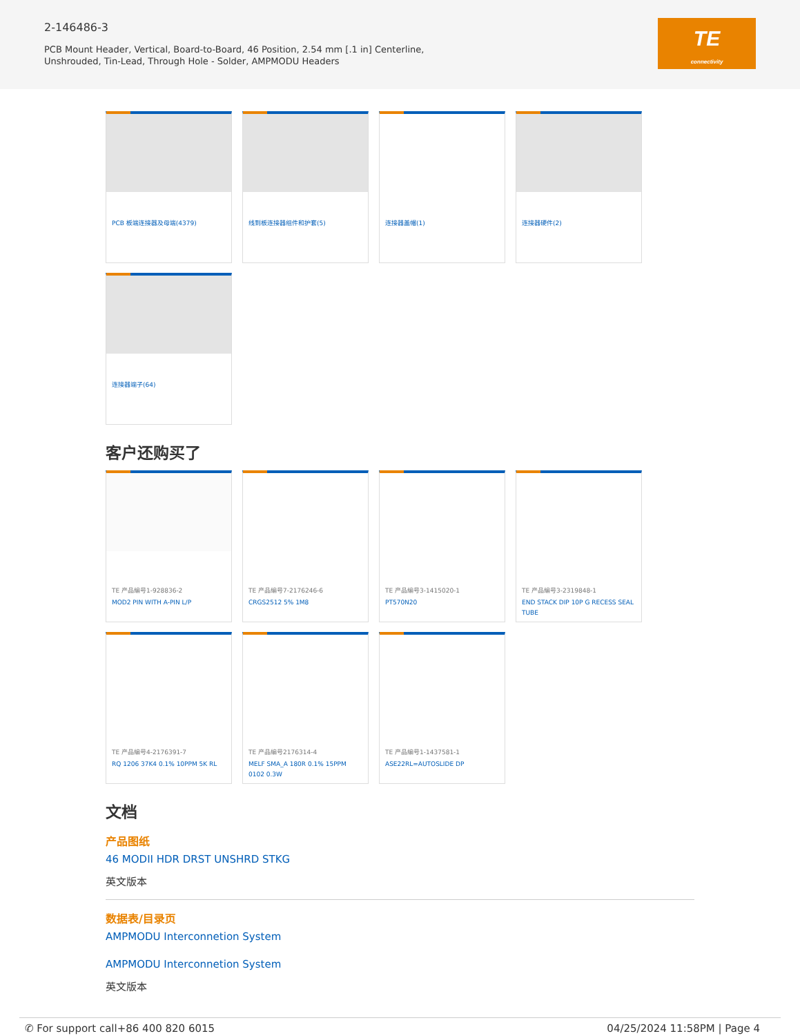2-146486-3
PCB Mount Header, Vertical, Board-to-Board, 46 Position, 2.54 mm [.1 in] Centerline, Unshrouded, Tin-Lead, Through Hole - Solder, AMPMODU Headers
TE
connectivity
PCB 板端连接器及母端(4379)
线到板连接器组件和护套(5)
连接器盖帽(1)
连接器硬件(2)
连接器端子(64)
客户还购买了
TE 产品编号1-928836-2
MOD2 PIN WITH A-PIN L/P
TE 产品编号7-2176246-6
CRGS2512 5% 1M8
TE 产品编号3-1415020-1
PT570N20
TE 产品编号3-2319848-1
END STACK DIP 10P G RECESS SEAL TUBE
TE 产品编号4-2176391-7
RQ 1206 37K4 0.1% 10PPM 5K RL
TE 产品编号2176314-4
MELF SMA_A 180R 0.1% 15PPM 0102 0.3W
TE 产品编号1-1437581-1
ASE22RL=AUTOSLIDE DP
文档
产品图纸
46 MODII HDR DRST UNSHRD STKG
英文版本
数据表/目录页
AMPMODU Interconnetion System
AMPMODU Interconnetion System
英文版本
✆ For support call+86 400 820 6015 04/25/2024 11:58PM | Page 4